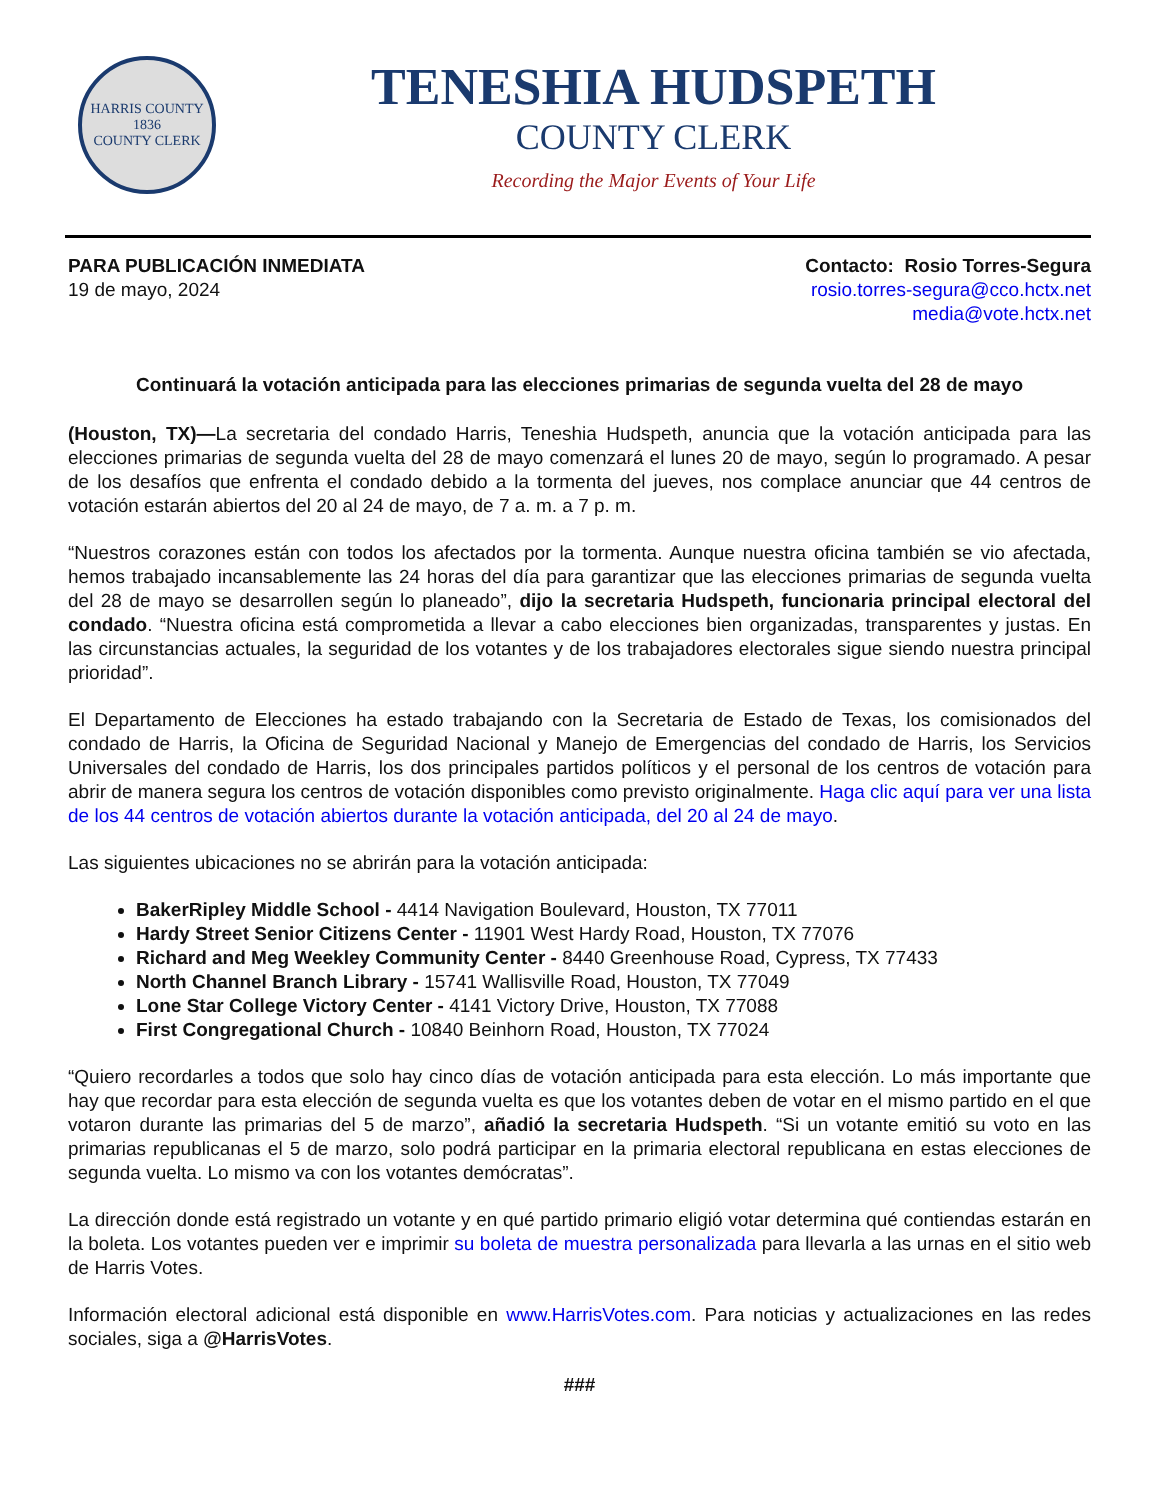HARRIS COUNTY
1836
COUNTY CLERK
TENESHIA HUDSPETH
COUNTY CLERK
Recording the Major Events of Your Life
PARA PUBLICACIÓN INMEDIATA
19 de mayo, 2024
Contacto: Rosio Torres-Segura
rosio.torres-segura@cco.hctx.net
media@vote.hctx.net
Continuará la votación anticipada para las elecciones primarias de segunda vuelta del 28 de mayo
(Houston, TX)—La secretaria del condado Harris, Teneshia Hudspeth, anuncia que la votación anticipada para las elecciones primarias de segunda vuelta del 28 de mayo comenzará el lunes 20 de mayo, según lo programado. A pesar de los desafíos que enfrenta el condado debido a la tormenta del jueves, nos complace anunciar que 44 centros de votación estarán abiertos del 20 al 24 de mayo, de 7 a. m. a 7 p. m.
“Nuestros corazones están con todos los afectados por la tormenta. Aunque nuestra oficina también se vio afectada, hemos trabajado incansablemente las 24 horas del día para garantizar que las elecciones primarias de segunda vuelta del 28 de mayo se desarrollen según lo planeado”, dijo la secretaria Hudspeth, funcionaria principal electoral del condado. “Nuestra oficina está comprometida a llevar a cabo elecciones bien organizadas, transparentes y justas. En las circunstancias actuales, la seguridad de los votantes y de los trabajadores electorales sigue siendo nuestra principal prioridad”.
El Departamento de Elecciones ha estado trabajando con la Secretaria de Estado de Texas, los comisionados del condado de Harris, la Oficina de Seguridad Nacional y Manejo de Emergencias del condado de Harris, los Servicios Universales del condado de Harris, los dos principales partidos políticos y el personal de los centros de votación para abrir de manera segura los centros de votación disponibles como previsto originalmente. Haga clic aquí para ver una lista de los 44 centros de votación abiertos durante la votación anticipada, del 20 al 24 de mayo.
Las siguientes ubicaciones no se abrirán para la votación anticipada:
BakerRipley Middle School - 4414 Navigation Boulevard, Houston, TX 77011
Hardy Street Senior Citizens Center - 11901 West Hardy Road, Houston, TX 77076
Richard and Meg Weekley Community Center - 8440 Greenhouse Road, Cypress, TX 77433
North Channel Branch Library - 15741 Wallisville Road, Houston, TX 77049
Lone Star College Victory Center - 4141 Victory Drive, Houston, TX 77088
First Congregational Church - 10840 Beinhorn Road, Houston, TX 77024
“Quiero recordarles a todos que solo hay cinco días de votación anticipada para esta elección. Lo más importante que hay que recordar para esta elección de segunda vuelta es que los votantes deben de votar en el mismo partido en el que votaron durante las primarias del 5 de marzo”, añadió la secretaria Hudspeth. “Si un votante emitió su voto en las primarias republicanas el 5 de marzo, solo podrá participar en la primaria electoral republicana en estas elecciones de segunda vuelta. Lo mismo va con los votantes demócratas”.
La dirección donde está registrado un votante y en qué partido primario eligió votar determina qué contiendas estarán en la boleta. Los votantes pueden ver e imprimir su boleta de muestra personalizada para llevarla a las urnas en el sitio web de Harris Votes.
Información electoral adicional está disponible en www.HarrisVotes.com. Para noticias y actualizaciones en las redes sociales, siga a @HarrisVotes.
###